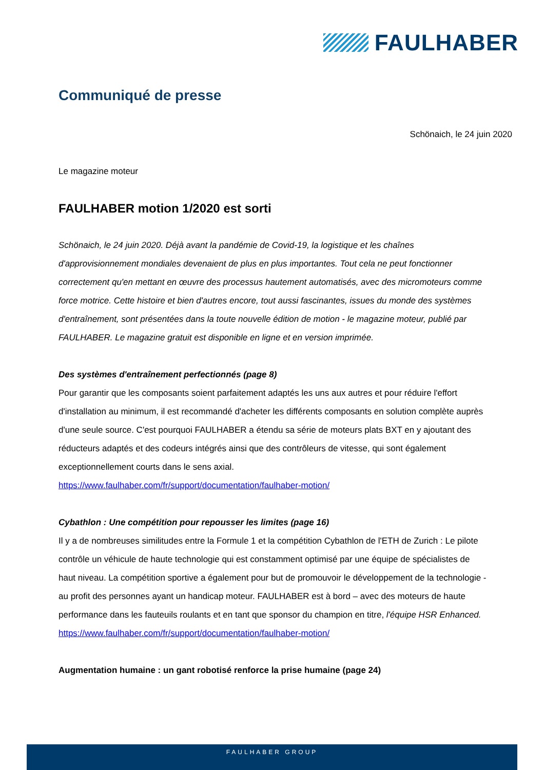FAULHABER
Communiqué de presse
Schönaich, le 24 juin 2020
Le magazine moteur
FAULHABER motion 1/2020 est sorti
Schönaich, le 24 juin 2020. Déjà avant la pandémie de Covid-19, la logistique et les chaînes d'approvisionnement mondiales devenaient de plus en plus importantes. Tout cela ne peut fonctionner correctement qu'en mettant en œuvre des processus hautement automatisés, avec des micromoteurs comme force motrice. Cette histoire et bien d'autres encore, tout aussi fascinantes, issues du monde des systèmes d'entraînement, sont présentées dans la toute nouvelle édition de motion - le magazine moteur, publié par FAULHABER. Le magazine gratuit est disponible en ligne et en version imprimée.
Des systèmes d'entraînement perfectionnés (page 8)
Pour garantir que les composants soient parfaitement adaptés les uns aux autres et pour réduire l'effort d'installation au minimum, il est recommandé d'acheter les différents composants en solution complète auprès d'une seule source. C'est pourquoi FAULHABER a étendu sa série de moteurs plats BXT en y ajoutant des réducteurs adaptés et des codeurs intégrés ainsi que des contrôleurs de vitesse, qui sont également exceptionnellement courts dans le sens axial.
https://www.faulhaber.com/fr/support/documentation/faulhaber-motion/
Cybathlon : Une compétition pour repousser les limites (page 16)
Il y a de nombreuses similitudes entre la Formule 1 et la compétition Cybathlon de l'ETH de Zurich : Le pilote contrôle un véhicule de haute technologie qui est constamment optimisé par une équipe de spécialistes de haut niveau. La compétition sportive a également pour but de promouvoir le développement de la technologie - au profit des personnes ayant un handicap moteur. FAULHABER est à bord – avec des moteurs de haute performance dans les fauteuils roulants et en tant que sponsor du champion en titre, l'équipe HSR Enhanced.
https://www.faulhaber.com/fr/support/documentation/faulhaber-motion/
Augmentation humaine : un gant robotisé renforce la prise humaine (page 24)
FAULHABER GROUP